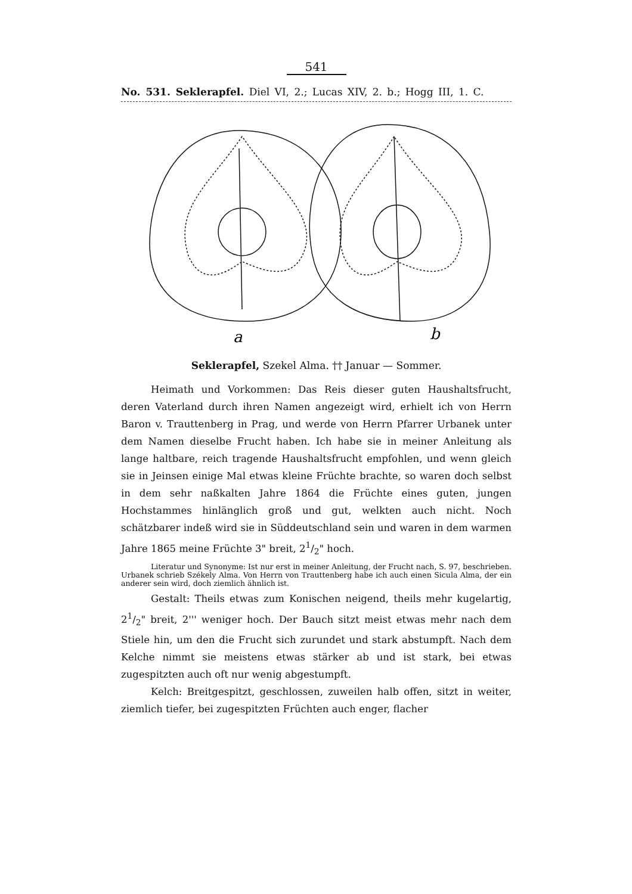541
No. 531. Seklerapfel. Diel VI, 2.; Lucas XIV, 2. b.; Hogg III, 1. C.
a
b
Seklerapfel, Szekel Alma. †† Januar — Sommer.
Heimath und Vorkommen: Das Reis dieser guten Haushaltsfrucht, deren Vaterland durch ihren Namen angezeigt wird, erhielt ich von Herrn Baron v. Trauttenberg in Prag, und werde von Herrn Pfarrer Urbanek unter dem Namen dieselbe Frucht haben. Ich habe sie in meiner Anleitung als lange haltbare, reich tragende Haushaltsfrucht empfohlen, und wenn gleich sie in Jeinsen einige Mal etwas kleine Früchte brachte, so waren doch selbst in dem sehr naßkalten Jahre 1864 die Früchte eines guten, jungen Hochstammes hinlänglich groß und gut, welkten auch nicht. Noch schätzbarer indeß wird sie in Süddeutschland sein und waren in dem warmen Jahre 1865 meine Früchte 3" breit, 21/2" hoch.
Literatur und Synonyme: Ist nur erst in meiner Anleitung, der Frucht nach, S. 97, beschrieben. Urbanek schrieb Székely Alma. Von Herrn von Trauttenberg habe ich auch einen Sicula Alma, der ein anderer sein wird, doch ziemlich ähnlich ist.
Gestalt: Theils etwas zum Konischen neigend, theils mehr kugelartig, 21/2" breit, 2''' weniger hoch. Der Bauch sitzt meist etwas mehr nach dem Stiele hin, um den die Frucht sich zurundet und stark abstumpft. Nach dem Kelche nimmt sie meistens etwas stärker ab und ist stark, bei etwas zugespitzten auch oft nur wenig abgestumpft.
Kelch: Breitgespitzt, geschlossen, zuweilen halb offen, sitzt in weiter, ziemlich tiefer, bei zugespitzten Früchten auch enger, flacher